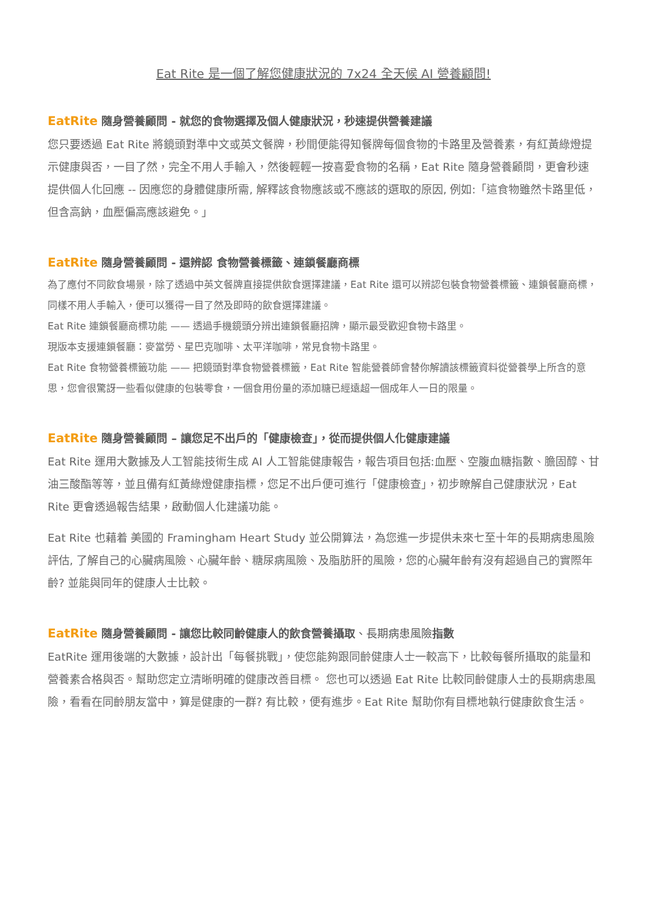Eat Rite 是一個了解您健康狀況的 7x24 全天候 AI 營養顧問!
EatRite 隨身營養顧問 - 就您的食物選擇及個人健康狀況，秒速提供營養建議
您只要透過 Eat Rite 將鏡頭對準中文或英文餐牌，秒間便能得知餐牌每個食物的卡路里及營養素，有紅黃綠燈提示健康與否，一目了然，完全不用人手輸入，然後輕輕一按喜愛食物的名稱，Eat Rite 隨身營養顧問，更會秒速提供個人化回應 -- 因應您的身體健康所需, 解釋該食物應該或不應該的選取的原因, 例如:「這食物雖然卡路里低，但含高鈉，血壓偏高應該避免。」
EatRite 隨身營養顧問 - 還辨認 食物營養標籤、連鎖餐廳商標
為了應付不同飲食場景，除了透過中英文餐牌直接提供飲食選擇建議，Eat Rite 還可以辨認包裝食物營養標籤、連鎖餐廳商標，同樣不用人手輸入，便可以獲得一目了然及即時的飲食選擇建議。
Eat Rite 連鎖餐廳商標功能 —— 透過手機鏡頭分辨出連鎖餐廳招牌，顯示最受歡迎食物卡路里。
現版本支援連鎖餐廳：麥當勞、星巴克咖啡、太平洋咖啡，常見食物卡路里。
Eat Rite 食物營養標籤功能 —— 把鏡頭對準食物營養標籤，Eat Rite 智能營養師會替你解讀該標籤資料從營養學上所含的意思，您會很驚訝一些看似健康的包裝零食，一個食用份量的添加糖已經遠超一個成年人一日的限量。
EatRite 隨身營養顧問 – 讓您足不出戶的「健康檢查」，從而提供個人化健康建議
Eat Rite 運用大數據及人工智能技術生成 AI 人工智能健康報告，報告項目包括:血壓、空腹血糖指數、膽固醇、甘油三酸酯等等，並且備有紅黃綠燈健康指標，您足不出戶便可進行「健康檢查」，初步瞭解自己健康狀況，Eat Rite 更會透過報告結果，啟動個人化建議功能。
Eat Rite 也藉着 美國的 Framingham Heart Study 並公開算法，為您進一步提供未來七至十年的長期病患風險評估, 了解自己的心臟病風險、心臟年齡、糖尿病風險、及脂肪肝的風險，您的心臟年齡有沒有超過自己的實際年齡? 並能與同年的健康人士比較。
EatRite 隨身營養顧問 - 讓您比較同齡健康人的飲食營養攝取、長期病患風險指數
EatRite 運用後端的大數據，設計出「每餐挑戰」，使您能夠跟同齡健康人士一較高下，比較每餐所攝取的能量和營養素合格與否。幫助您定立清晰明確的健康改善目標。 您也可以透過 Eat Rite 比較同齡健康人士的長期病患風險，看看在同齡朋友當中，算是健康的一群? 有比較，便有進步。Eat Rite 幫助你有目標地執行健康飲食生活。